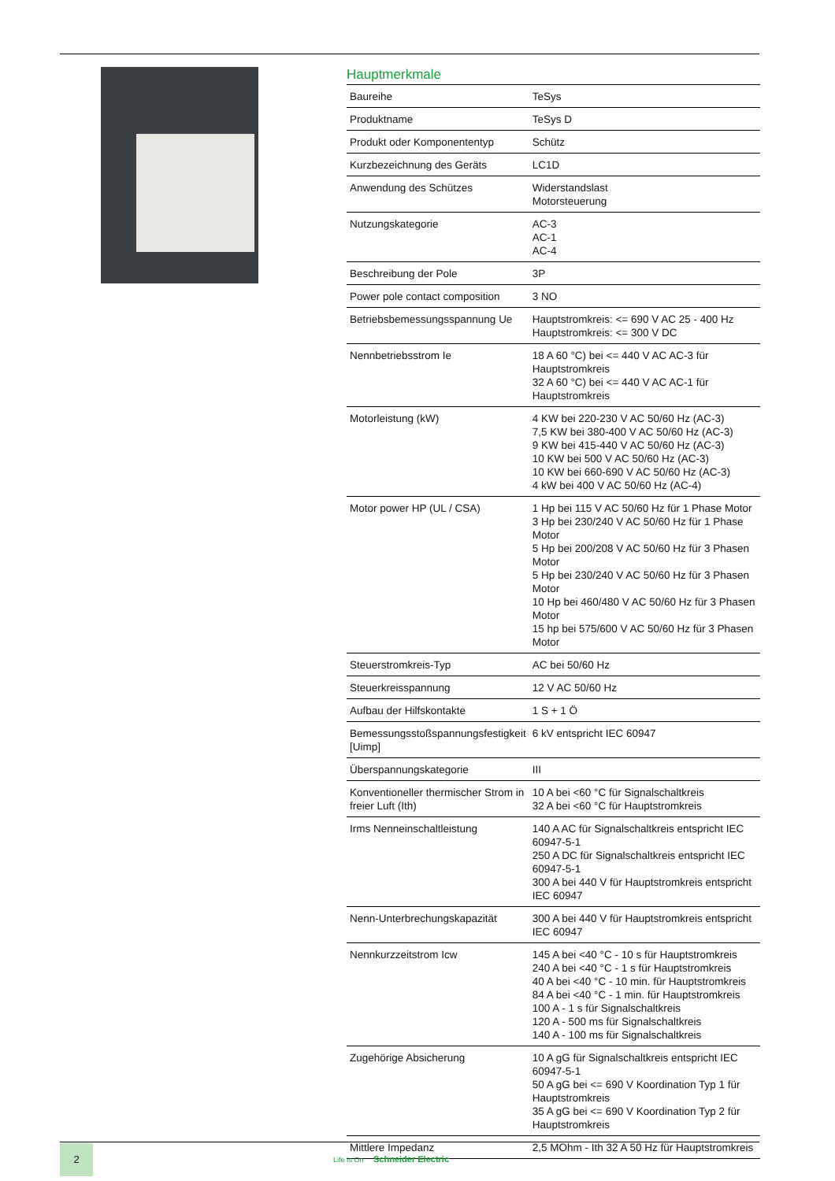Hauptmerkmale
| Baureihe | TeSys |
| Produktname | TeSys D |
| Produkt oder Komponententyp | Schütz |
| Kurzbezeichnung des Geräts | LC1D |
| Anwendung des Schützes | Widerstandslast Motorsteuerung |
| Nutzungskategorie | AC-3 AC-1 AC-4 |
| Beschreibung der Pole | 3P |
| Power pole contact composition | 3 NO |
| Betriebsbemessungsspannung Ue | Hauptstromkreis: <= 690 V AC 25 - 400 Hz Hauptstromkreis: <= 300 V DC |
| Nennbetriebsstrom Ie | 18 A 60 °C) bei <= 440 V AC AC-3 für Hauptstromkreis 32 A 60 °C) bei <= 440 V AC AC-1 für Hauptstromkreis |
| Motorleistung (kW) | 4 KW bei 220-230 V AC 50/60 Hz (AC-3) 7,5 KW bei 380-400 V AC 50/60 Hz (AC-3) 9 KW bei 415-440 V AC 50/60 Hz (AC-3) 10 KW bei 500 V AC 50/60 Hz (AC-3) 10 KW bei 660-690 V AC 50/60 Hz (AC-3) 4 kW bei 400 V AC 50/60 Hz (AC-4) |
| Motor power HP (UL / CSA) | 1 Hp bei 115 V AC 50/60 Hz für 1 Phase Motor 3 Hp bei 230/240 V AC 50/60 Hz für 1 Phase Motor 5 Hp bei 200/208 V AC 50/60 Hz für 3 Phasen Motor 5 Hp bei 230/240 V AC 50/60 Hz für 3 Phasen Motor 10 Hp bei 460/480 V AC 50/60 Hz für 3 Phasen Motor 15 hp bei 575/600 V AC 50/60 Hz für 3 Phasen Motor |
| Steuerstromkreis-Typ | AC bei 50/60 Hz |
| Steuerkreisspannung | 12 V AC 50/60 Hz |
| Aufbau der Hilfskontakte | 1 S + 1 Ö |
| Bemessungsstoßspannungsfestigkeit [Uimp] | 6 kV entspricht IEC 60947 |
| Überspannungskategorie | III |
| Konventioneller thermischer Strom in freier Luft (Ith) | 10 A bei <60 °C für Signalschaltkreis 32 A bei <60 °C für Hauptstromkreis |
| Irms Nenneinschaltleistung | 140 A AC für Signalschaltkreis entspricht IEC 60947-5-1 250 A DC für Signalschaltkreis entspricht IEC 60947-5-1 300 A bei 440 V für Hauptstromkreis entspricht IEC 60947 |
| Nenn-Unterbrechungskapazität | 300 A bei 440 V für Hauptstromkreis entspricht IEC 60947 |
| Nennkurzzeitstrom Icw | 145 A bei <40 °C - 10 s für Hauptstromkreis 240 A bei <40 °C - 1 s für Hauptstromkreis 40 A bei <40 °C - 10 min. für Hauptstromkreis 84 A bei <40 °C - 1 min. für Hauptstromkreis 100 A - 1 s für Signalschaltkreis 120 A - 500 ms für Signalschaltkreis 140 A - 100 ms für Signalschaltkreis |
| Zugehörige Absicherung | 10 A gG für Signalschaltkreis entspricht IEC 60947-5-1 50 A gG bei <= 690 V Koordination Typ 1 für Hauptstromkreis 35 A gG bei <= 690 V Koordination Typ 2 für Hauptstromkreis |
| Mittlere Impedanz | 2,5 MOhm - Ith 32 A 50 Hz für Hauptstromkreis |
2
Life Is On Schneider Electric